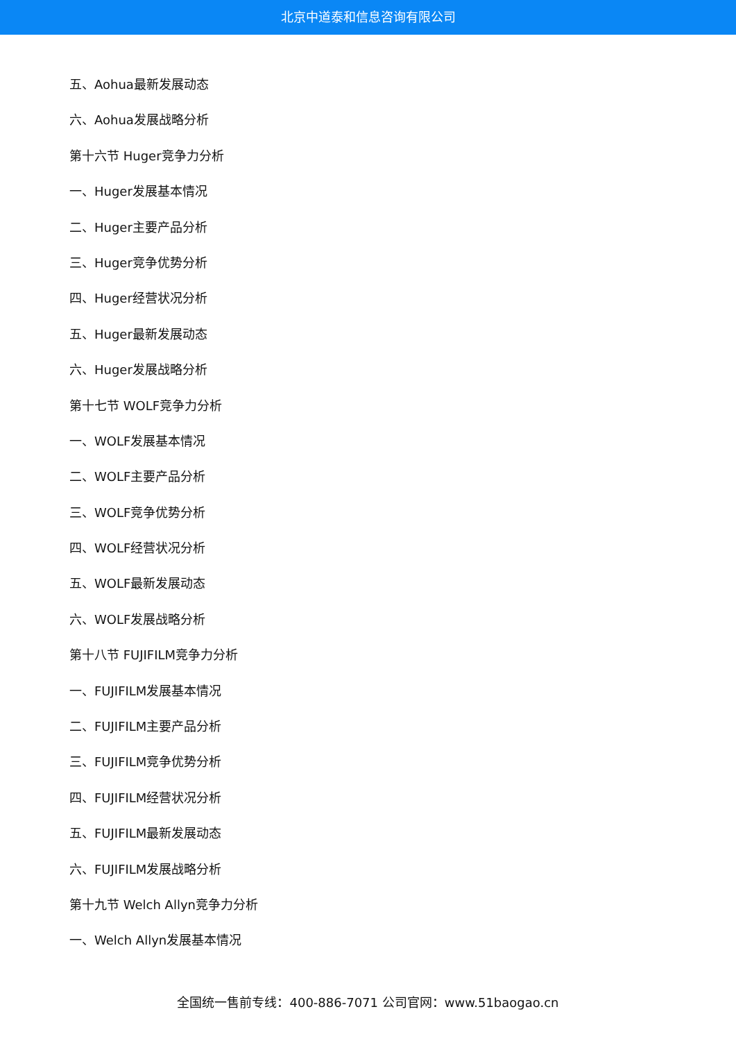北京中道泰和信息咨询有限公司
五、Aohua最新发展动态
六、Aohua发展战略分析
第十六节 Huger竞争力分析
一、Huger发展基本情况
二、Huger主要产品分析
三、Huger竞争优势分析
四、Huger经营状况分析
五、Huger最新发展动态
六、Huger发展战略分析
第十七节 WOLF竞争力分析
一、WOLF发展基本情况
二、WOLF主要产品分析
三、WOLF竞争优势分析
四、WOLF经营状况分析
五、WOLF最新发展动态
六、WOLF发展战略分析
第十八节 FUJIFILM竞争力分析
一、FUJIFILM发展基本情况
二、FUJIFILM主要产品分析
三、FUJIFILM竞争优势分析
四、FUJIFILM经营状况分析
五、FUJIFILM最新发展动态
六、FUJIFILM发展战略分析
第十九节 Welch Allyn竞争力分析
一、Welch Allyn发展基本情况
全国统一售前专线：400-886-7071 公司官网：www.51baogao.cn